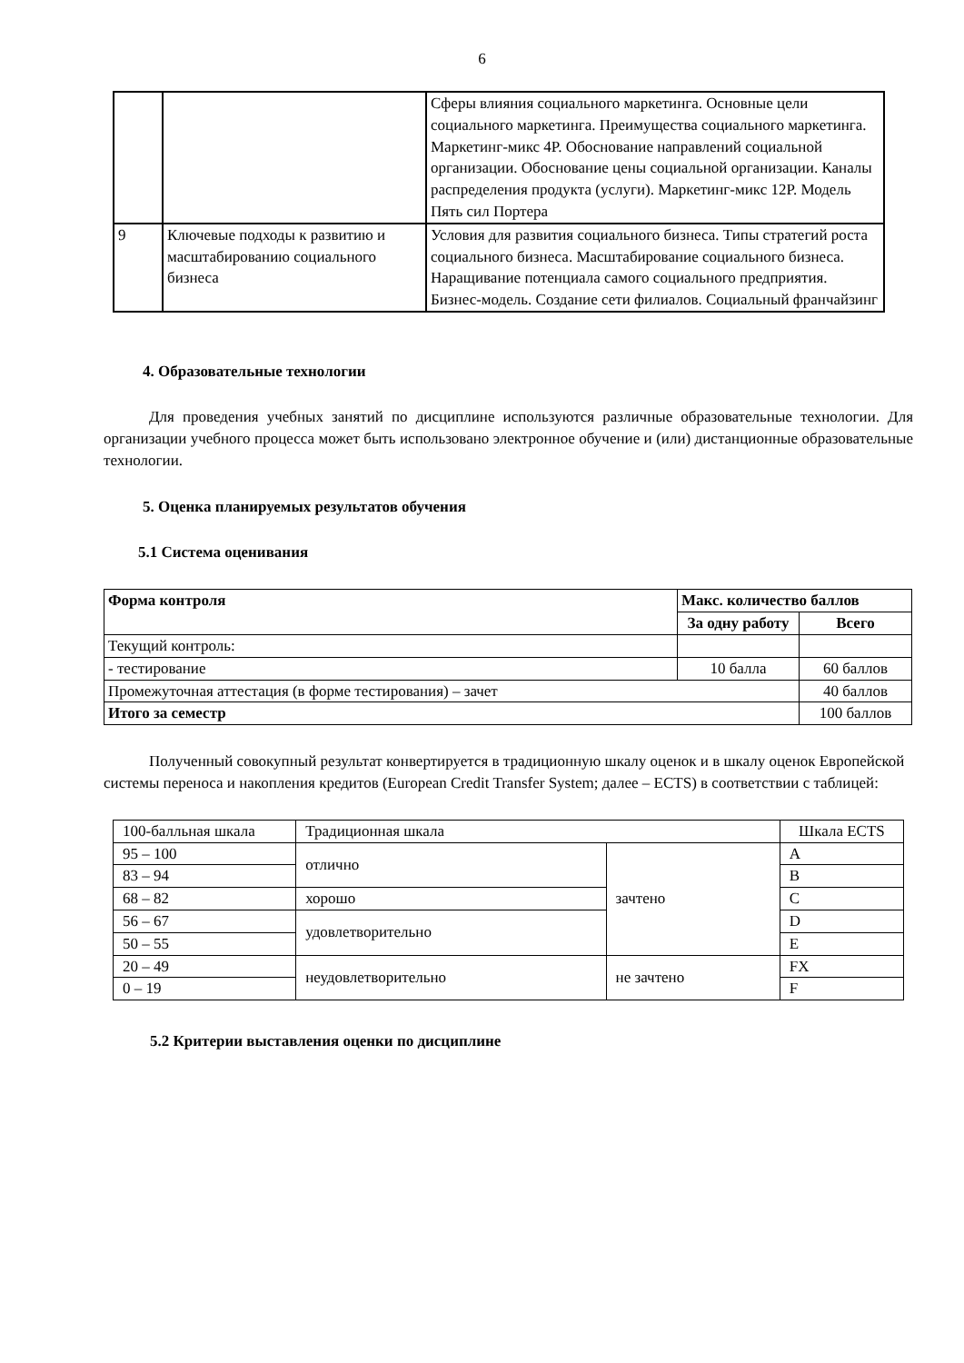6
| | | Сферы влияния социального маркетинга. Основные цели социального маркетинга. Преимущества социального маркетинга. Маркетинг-микс 4P. Обоснование направлений социальной организации. Обоснование цены социальной организации. Каналы распределения продукта (услуги). Маркетинг-микс 12P. Модель Пять сил Портера |
| 9 | Ключевые подходы к развитию и масштабированию социального бизнеса | Условия для развития социального бизнеса. Типы стратегий роста социального бизнеса. Масштабирование социального бизнеса. Наращивание потенциала самого социального предприятия. Бизнес-модель. Создание сети филиалов. Социальный франчайзинг |
4. Образовательные технологии
Для проведения учебных занятий по дисциплине используются различные образовательные технологии. Для организации учебного процесса может быть использовано электронное обучение и (или) дистанционные образовательные технологии.
5. Оценка планируемых результатов обучения
5.1 Система оценивания
| Форма контроля | Макс. количество баллов | |
| --- | --- | --- |
| | За одну работу | Всего |
| Текущий контроль: | | |
| - тестирование | 10 балла | 60 баллов |
| Промежуточная аттестация (в форме тестирования) – зачет | | 40 баллов |
| Итого за семестр | | 100 баллов |
Полученный совокупный результат конвертируется в традиционную шкалу оценок и в шкалу оценок Европейской системы переноса и накопления кредитов (European Credit Transfer System; далее – ECTS) в соответствии с таблицей:
| 100-балльная шкала | Традиционная шкала | | Шкала ECTS |
| 95 – 100 | отлично | зачтено | A |
| 83 – 94 | | | B |
| 68 – 82 | хорошо | | C |
| 56 – 67 | удовлетворительно | | D |
| 50 – 55 | | | E |
| 20 – 49 | неудовлетворительно | не зачтено | FX |
| 0 – 19 | | | F |
5.2 Критерии выставления оценки по дисциплине